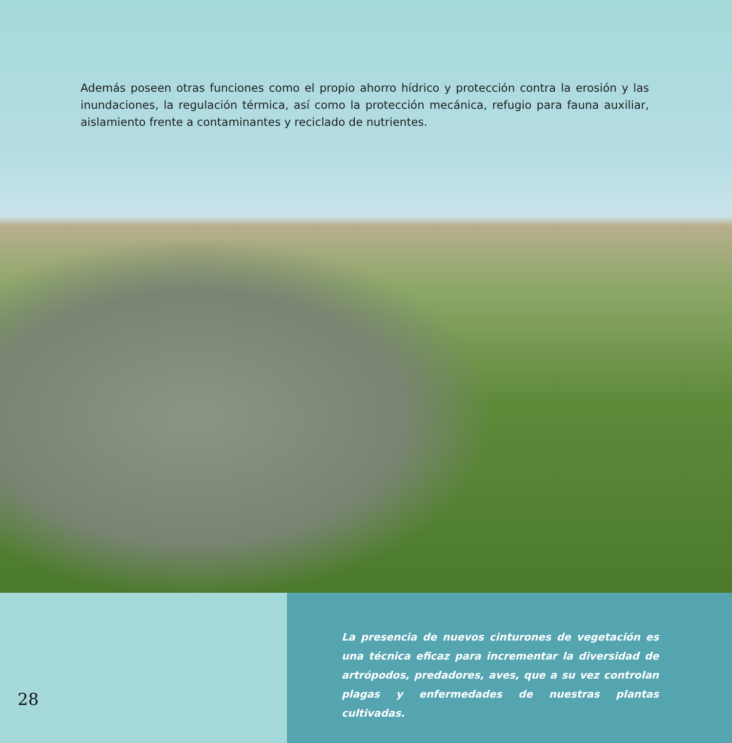Además poseen otras funciones como el propio ahorro hídrico y protección contra la erosión y las inundaciones, la regulación térmica, así como la protección mecánica, refugio para fauna auxiliar, aislamiento frente a contaminantes y reciclado de nutrientes.
28
La presencia de nuevos cinturones de vegetación es una técnica eficaz para incrementar la diversidad de artrópodos, predadores, aves, que a su vez controlan plagas y enfermedades de nuestras plantas cultivadas.